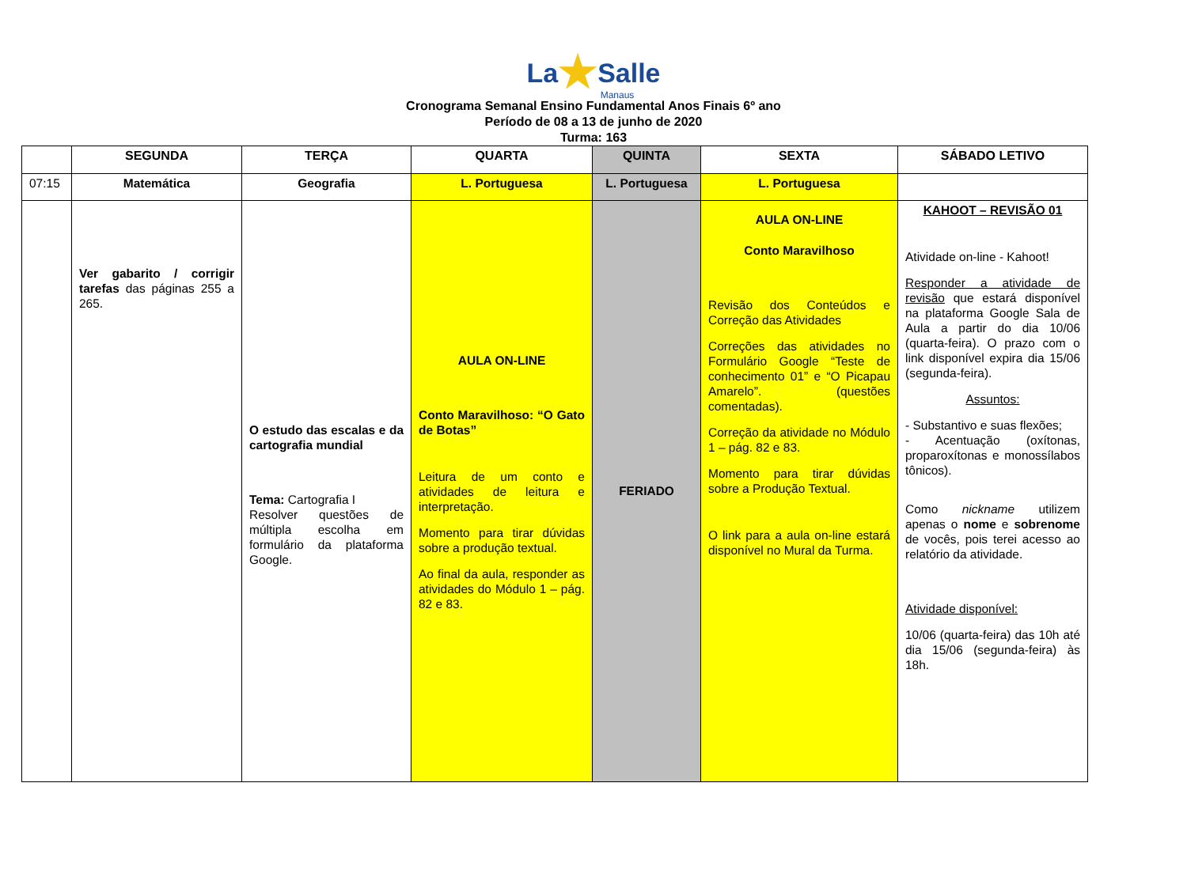La★Salle
Manaus
Cronograma Semanal Ensino Fundamental Anos Finais 6º ano
Período de 08 a 13 de junho de 2020
Turma: 163
| | SEGUNDA | TERÇA | QUARTA | QUINTA | SEXTA | SÁBADO LETIVO |
| --- | --- | --- | --- | --- | --- | --- |
| 07:15 | Matemática | Geografia | L. Portuguesa | L. Portuguesa | L. Portuguesa | |
| | Ver gabarito / corrigir tarefas das páginas 255 a 265. | O estudo das escalas e da cartografia mundial Tema: Cartografia I Resolver questões de múltipla escolha em formulário da plataforma Google. | AULA ON-LINE Conto Maravilhoso: “O Gato de Botas” Leitura de um conto e atividades de leitura e interpretação. Momento para tirar dúvidas sobre a produção textual. Ao final da aula, responder as atividades do Módulo 1 – pág. 82 e 83. | FERIADO | AULA ON-LINE Conto Maravilhoso Revisão dos Conteúdos e Correção das Atividades Correções das atividades no Formulário Google “Teste de conhecimento 01” e “O Picapau Amarelo”. (questões comentadas). Correção da atividade no Módulo 1 – pág. 82 e 83. Momento para tirar dúvidas sobre a Produção Textual. O link para a aula on-line estará disponível no Mural da Turma. | KAHOOT – REVISÃO 01 Atividade on-line - Kahoot! Responder a atividade de revisão que estará disponível na plataforma Google Sala de Aula a partir do dia 10/06 (quarta-feira). O prazo com o link disponível expira dia 15/06 (segunda-feira). Assuntos: - Substantivo e suas flexões; - Acentuação (oxítonas, proparoxítonas e monossílabos tônicos). Como nickname utilizem apenas o nome e sobrenome de vocês, pois terei acesso ao relatório da atividade. Atividade disponível: 10/06 (quarta-feira) das 10h até dia 15/06 (segunda-feira) às 18h. |